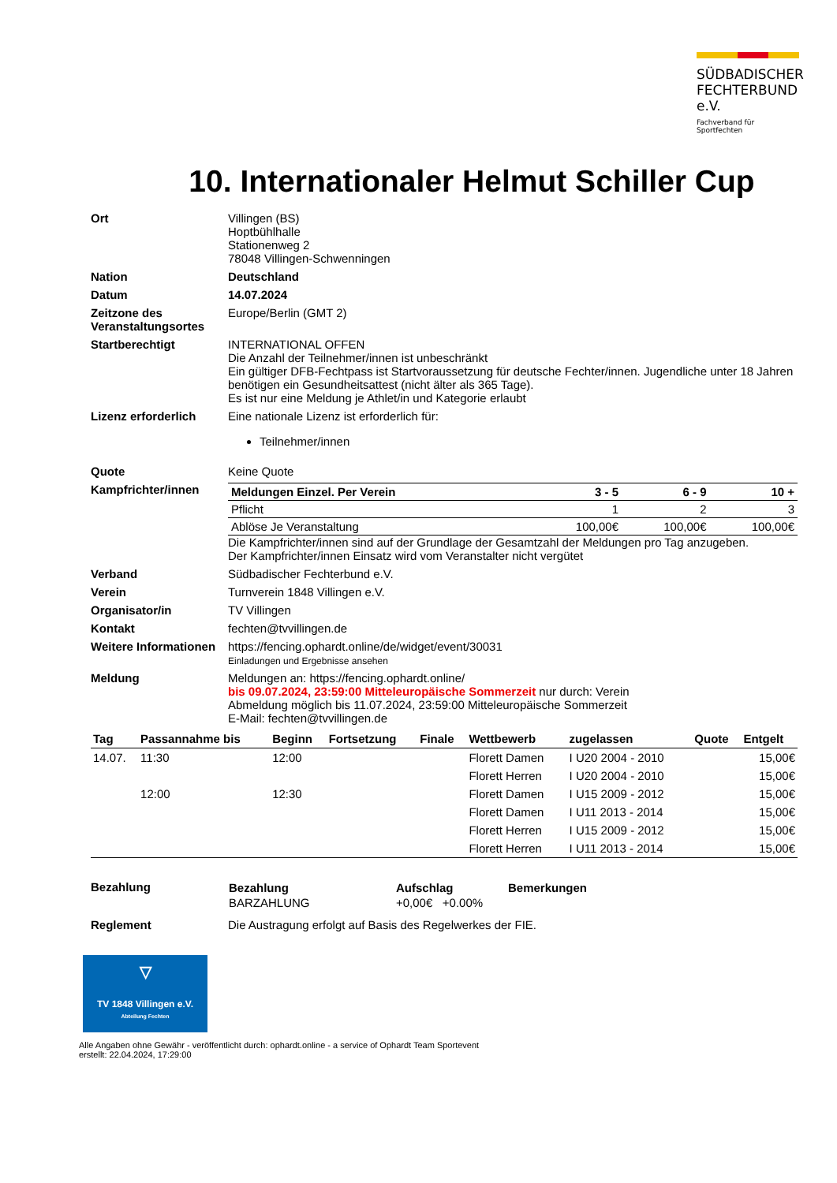SÜDBADISCHER
FECHTERBUND e.V.
Fachverband für Sportfechten
10. Internationaler Helmut Schiller Cup
Ort Villingen (BS)
Hoptbühlhalle
Stationenweg 2
78048 Villingen-Schwenningen
Nation Deutschland
Datum 14.07.2024
Zeitzone des Veranstaltungsortes
Europe/Berlin (GMT 2)
Startberechtigt INTERNATIONAL OFFEN
Die Anzahl der Teilnehmer/innen ist unbeschränkt
Ein gültiger DFB-Fechtpass ist Startvoraussetzung für deutsche Fechter/innen. Jugendliche unter 18 Jahren benötigen ein Gesundheitsattest (nicht älter als 365 Tage).
Es ist nur eine Meldung je Athlet/in und Kategorie erlaubt
Lizenz erforderlich Eine nationale Lizenz ist erforderlich für:
Teilnehmer/innen
Quote Keine Quote
Kampfrichter/innen
| Meldungen Einzel. Per Verein | 3 - 5 | 6 - 9 | 10 + |
| Pflicht | 1 | 2 | 3 |
| Ablöse Je Veranstaltung | 100,00€ | 100,00€ | 100,00€ |
Die Kampfrichter/innen sind auf der Grundlage der Gesamtzahl der Meldungen pro Tag anzugeben.
Der Kampfrichter/innen Einsatz wird vom Veranstalter nicht vergütet
Verband Südbadischer Fechterbund e.V.
Verein Turnverein 1848 Villingen e.V.
Organisator/in TV Villingen
Kontakt fechten@tvvillingen.de
Weitere Informationen
https://fencing.ophardt.online/de/widget/event/30031
Einladungen und Ergebnisse ansehen
Meldung Meldungen an: https://fencing.ophardt.online/
bis 09.07.2024, 23:59:00 Mitteleuropäische Sommerzeit nur durch: Verein
Abmeldung möglich bis 11.07.2024, 23:59:00 Mitteleuropäische Sommerzeit
E-Mail: fechten@tvvillingen.de
| Tag | Passannahme bis | Beginn | Fortsetzung | Finale | Wettbewerb | zugelassen | Quote | Entgelt |
| --- | --- | --- | --- | --- | --- | --- | --- | --- |
| 14.07. | 11:30 | 12:00 | | | Florett Damen | I U20 2004 - 2010 | | 15,00€ |
| | | | | | Florett Herren | I U20 2004 - 2010 | | 15,00€ |
| | 12:00 | 12:30 | | | Florett Damen | I U15 2009 - 2012 | | 15,00€ |
| | | | | | Florett Damen | I U11 2013 - 2014 | | 15,00€ |
| | | | | | Florett Herren | I U15 2009 - 2012 | | 15,00€ |
| | | | | | Florett Herren | I U11 2013 - 2014 | | 15,00€ |
Bezahlung
| Bezahlung | Aufschlag | Bemerkungen |
| --- | --- | --- |
| BARZAHLUNG | +0,00€ +0.00% | |
Reglement Die Austragung erfolgt auf Basis des Regelwerkes der FIE.
▽
TV 1848 Villingen e.V.
Abteilung Fechten
Alle Angaben ohne Gewähr - veröffentlicht durch: ophardt.online - a service of Ophardt Team Sportevent
erstellt: 22.04.2024, 17:29:00